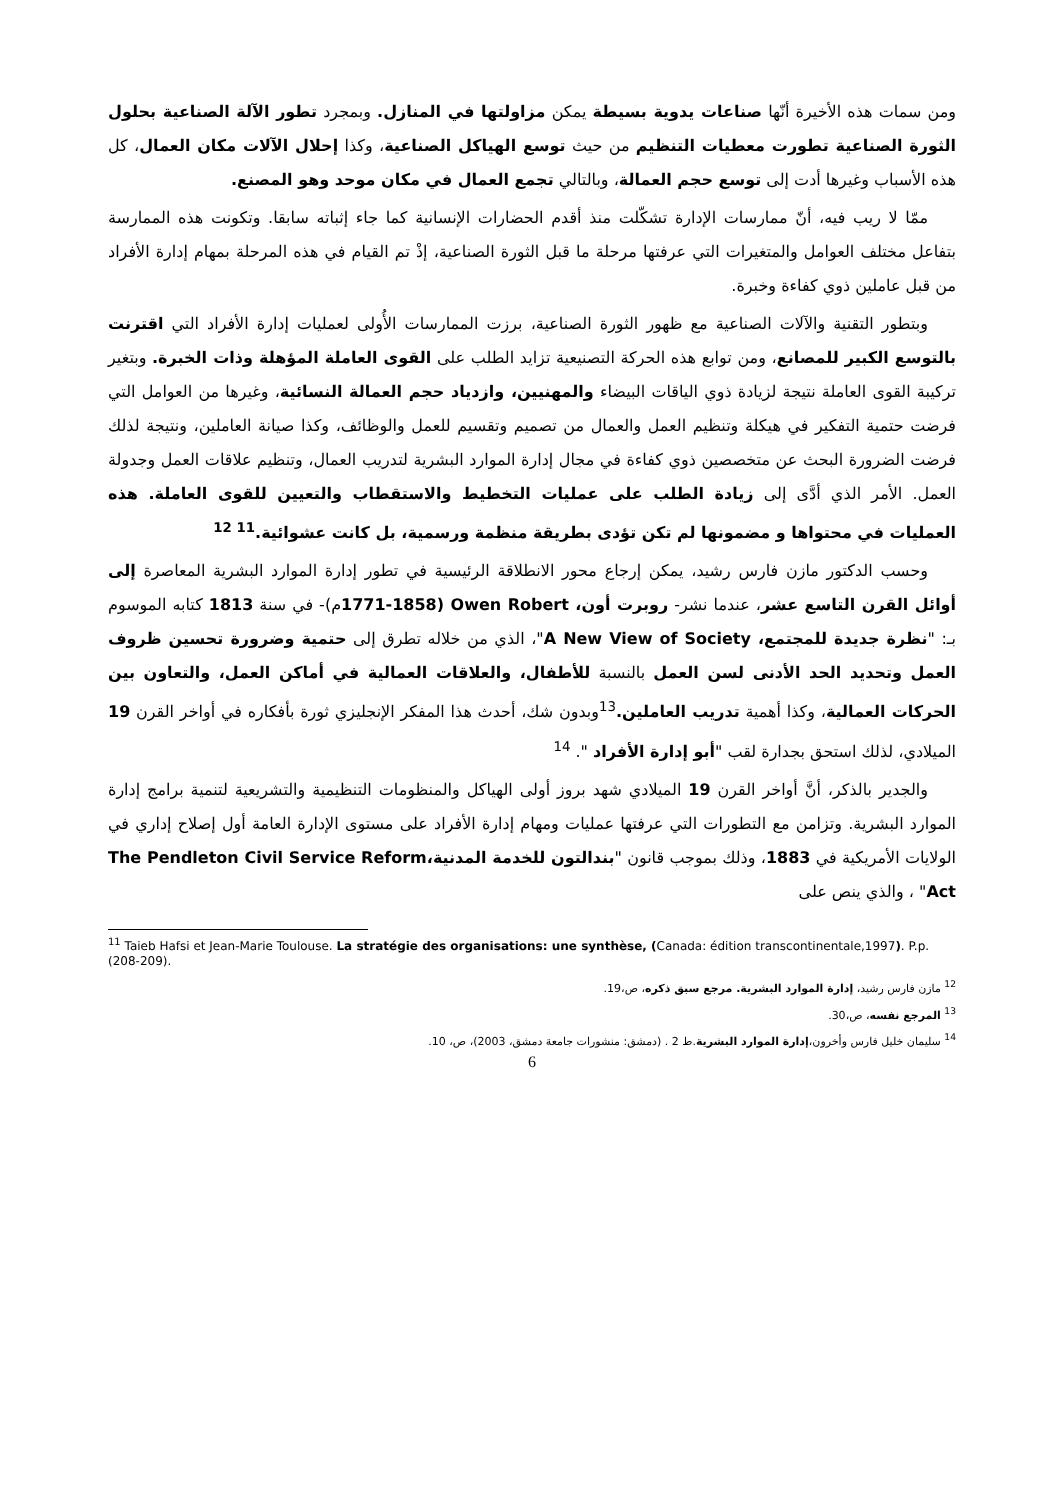ومن سمات هذه الأخيرة أنّها صناعات يدوية بسيطة يمكن مزاولتها في المنازل. وبمجرد تطور الآلة الصناعية بحلول الثورة الصناعية تطورت معطيات التنظيم من حيث توسع الهياكل الصناعية، وكذا إحلال الآلات مكان العمال، كل هذه الأسباب وغيرها أدت إلى توسع حجم العمالة، وبالتالي تجمع العمال في مكان موحد وهو المصنع.
ممّا لا ريب فيه، أنّ ممارسات الإدارة تشكّلت منذ أقدم الحضارات الإنسانية كما جاء إثباته سابقا. وتكونت هذه الممارسة بتفاعل مختلف العوامل والمتغيرات التي عرفتها مرحلة ما قبل الثورة الصناعية، إذْ تم القيام في هذه المرحلة بمهام إدارة الأفراد من قبل عاملين ذوي كفاءة وخبرة.
وبتطور التقنية والآلات الصناعية مع ظهور الثورة الصناعية، برزت الممارسات الأُولى لعمليات إدارة الأفراد التي اقترنت بالتوسع الكبير للمصانع، ومن توابع هذه الحركة التصنيعية تزايد الطلب على القوى العاملة المؤهلة وذات الخبرة. وبتغير تركيبة القوى العاملة نتيجة لزيادة ذوي الياقات البيضاء والمهنيين، وازدياد حجم العمالة النسائية، وغيرها من العوامل التي فرضت حتمية التفكير في هيكلة وتنظيم العمل والعمال من تصميم وتقسيم للعمل والوظائف، وكذا صيانة العاملين، ونتيجة لذلك فرضت الضرورة البحث عن متخصصين ذوي كفاءة في مجال إدارة الموارد البشرية لتدريب العمال، وتنظيم علاقات العمل وجدولة العمل. الأمر الذي أدَّى إلى زيادة الطلب على عمليات التخطيط والاستقطاب والتعيين للقوى العاملة. هذه العمليات في محتواها و مضمونها لم تكن تؤدى بطريقة منظمة ورسمية، بل كانت عشوائية.<sup>11 12</sup>
وحسب الدكتور مازن فارس رشيد، يمكن إرجاع محور الانطلاقة الرئيسية في تطور إدارة الموارد البشرية المعاصرة إلى أوائل القرن التاسع عشر، عندما نشر- روبرت أون، Owen Robert (1771-1858م)- في سنة 1813 كتابه الموسوم بـ: "نظرة جديدة للمجتمع، A New View of Society"، الذي من خلاله تطرق إلى حتمية وضرورة تحسين ظروف العمل وتحديد الحد الأدنى لسن العمل بالنسبة للأطفال، والعلاقات العمالية في أماكن العمل، والتعاون بين الحركات العمالية، وكذا أهمية تدريب العاملين.<sup>13</sup>وبدون شك، أحدث هذا المفكر الإنجليزي ثورة بأفكاره في أواخر القرن 19 الميلادي، لذلك استحق بجدارة لقب "أبو إدارة الأفراد ". <sup>14</sup>
والجدير بالذكر، أنَّ أواخر القرن 19 الميلادي شهد بروز أولى الهياكل والمنظومات التنظيمية والتشريعية لتنمية برامج إدارة الموارد البشرية. وتزامن مع التطورات التي عرفتها عمليات ومهام إدارة الأفراد على مستوى الإدارة العامة أول إصلاح إداري في الولايات الأمريكية في 1883، وذلك بموجب قانون "بندالتون للخدمة المدنية،The Pendleton Civil Service Reform Act" ، والذي ينص على
<sup>11</sup> Taieb Hafsi et Jean-Marie Toulouse. La stratégie des organisations: une synthèse, (Canada: édition transcontinentale,1997). P.p. (208-209).
<sup>12</sup> مازن فارس رشيد، إدارة الموارد البشرية. مرجع سبق ذكره، ص،19.
<sup>13</sup> المرجع نفسه، ص،30.
<sup>14</sup> سليمان خليل فارس وأخرون،إدارة الموارد البشرية.ط 2 . (دمشق: منشورات جامعة دمشق، 2003)، ص، 10.
6